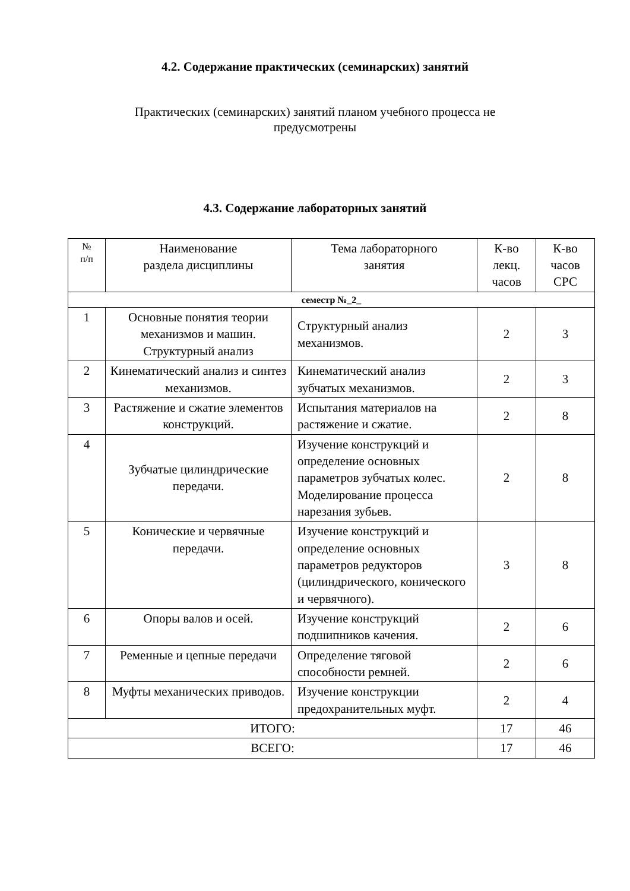4.2. Содержание практических (семинарских) занятий
Практических (семинарских) занятий планом учебного процесса не предусмотрены
4.3. Содержание лабораторных занятий
| № п/п | Наименование раздела дисциплины | Тема лабораторного занятия | К-во лекц. часов | К-во часов СРС |
| --- | --- | --- | --- | --- |
| семестр №_2_ | | | | |
| 1 | Основные понятия теории механизмов и машин. Структурный анализ | Структурный анализ механизмов. | 2 | 3 |
| 2 | Кинематический анализ и синтез механизмов. | Кинематический анализ зубчатых механизмов. | 2 | 3 |
| 3 | Растяжение и сжатие элементов конструкций. | Испытания материалов на растяжение и сжатие. | 2 | 8 |
| 4 | Зубчатые цилиндрические передачи. | Изучение конструкций и определение основных параметров зубчатых колес. Моделирование процесса нарезания зубьев. | 2 | 8 |
| 5 | Конические и червячные передачи. | Изучение конструкций и определение основных параметров редукторов (цилиндрического, конического и червячного). | 3 | 8 |
| 6 | Опоры валов и осей. | Изучение конструкций подшипников качения. | 2 | 6 |
| 7 | Ременные и цепные передачи | Определение тяговой способности ремней. | 2 | 6 |
| 8 | Муфты механических приводов. | Изучение конструкции предохранительных муфт. | 2 | 4 |
| ИТОГО: | | | 17 | 46 |
| ВСЕГО: | | | 17 | 46 |